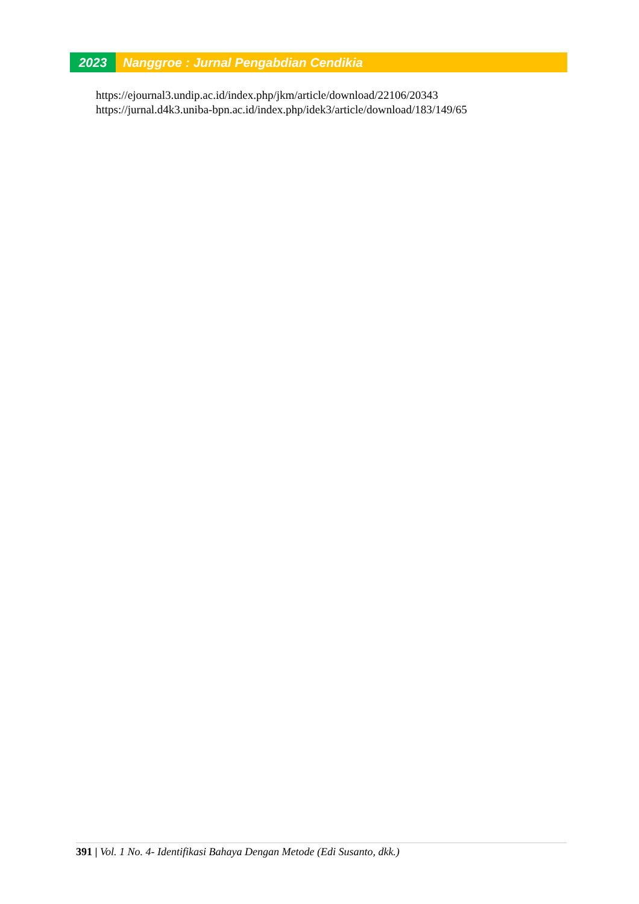2023 Nanggroe : Jurnal Pengabdian Cendikia
https://ejournal3.undip.ac.id/index.php/jkm/article/download/22106/20343
https://jurnal.d4k3.uniba-bpn.ac.id/index.php/idek3/article/download/183/149/65
391 | Vol. 1 No. 4- Identifikasi Bahaya Dengan Metode (Edi Susanto, dkk.)